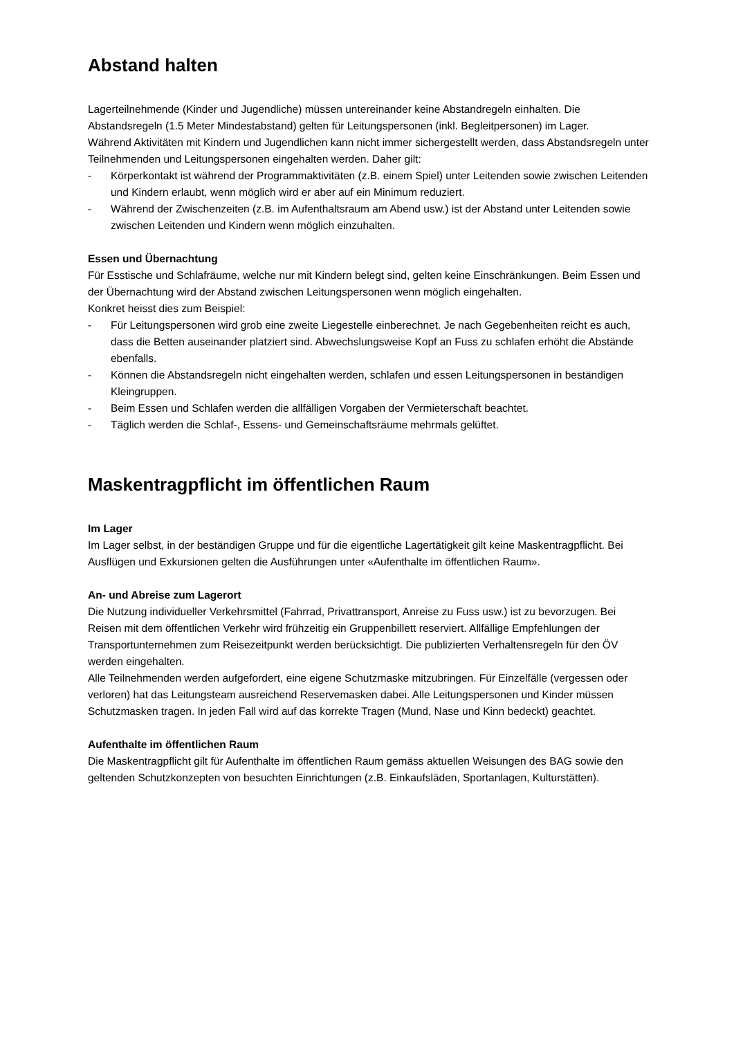Abstand halten
Lagerteilnehmende (Kinder und Jugendliche) müssen untereinander keine Abstandregeln einhalten. Die Abstandsregeln (1.5 Meter Mindestabstand) gelten für Leitungspersonen (inkl. Begleitpersonen) im Lager.
Während Aktivitäten mit Kindern und Jugendlichen kann nicht immer sichergestellt werden, dass Abstandsregeln unter Teilnehmenden und Leitungspersonen eingehalten werden. Daher gilt:
- Körperkontakt ist während der Programmaktivitäten (z.B. einem Spiel) unter Leitenden sowie zwischen Leitenden und Kindern erlaubt, wenn möglich wird er aber auf ein Minimum reduziert.
- Während der Zwischenzeiten (z.B. im Aufenthaltsraum am Abend usw.) ist der Abstand unter Leitenden sowie zwischen Leitenden und Kindern wenn möglich einzuhalten.
Essen und Übernachtung
Für Esstische und Schlafräume, welche nur mit Kindern belegt sind, gelten keine Einschränkungen. Beim Essen und der Übernachtung wird der Abstand zwischen Leitungspersonen wenn möglich eingehalten.
Konkret heisst dies zum Beispiel:
- Für Leitungspersonen wird grob eine zweite Liegestelle einberechnet. Je nach Gegebenheiten reicht es auch, dass die Betten auseinander platziert sind. Abwechslungsweise Kopf an Fuss zu schlafen erhöht die Abstände ebenfalls.
- Können die Abstandsregeln nicht eingehalten werden, schlafen und essen Leitungspersonen in beständigen Kleingruppen.
- Beim Essen und Schlafen werden die allfälligen Vorgaben der Vermieterschaft beachtet.
- Täglich werden die Schlaf-, Essens- und Gemeinschaftsräume mehrmals gelüftet.
Maskentragpflicht im öffentlichen Raum
Im Lager
Im Lager selbst, in der beständigen Gruppe und für die eigentliche Lagertätigkeit gilt keine Maskentragpflicht. Bei Ausflügen und Exkursionen gelten die Ausführungen unter «Aufenthalte im öffentlichen Raum».
An- und Abreise zum Lagerort
Die Nutzung individueller Verkehrsmittel (Fahrrad, Privattransport, Anreise zu Fuss usw.) ist zu bevorzugen. Bei Reisen mit dem öffentlichen Verkehr wird frühzeitig ein Gruppenbillett reserviert. Allfällige Empfehlungen der Transportunternehmen zum Reisezeitpunkt werden berücksichtigt. Die publizierten Verhaltensregeln für den ÖV werden eingehalten.
Alle Teilnehmenden werden aufgefordert, eine eigene Schutzmaske mitzubringen. Für Einzelfälle (vergessen oder verloren) hat das Leitungsteam ausreichend Reservemasken dabei. Alle Leitungspersonen und Kinder müssen Schutzmasken tragen. In jeden Fall wird auf das korrekte Tragen (Mund, Nase und Kinn bedeckt) geachtet.
Aufenthalte im öffentlichen Raum
Die Maskentragpflicht gilt für Aufenthalte im öffentlichen Raum gemäss aktuellen Weisungen des BAG sowie den geltenden Schutzkonzepten von besuchten Einrichtungen (z.B. Einkaufsläden, Sportanlagen, Kulturstätten).